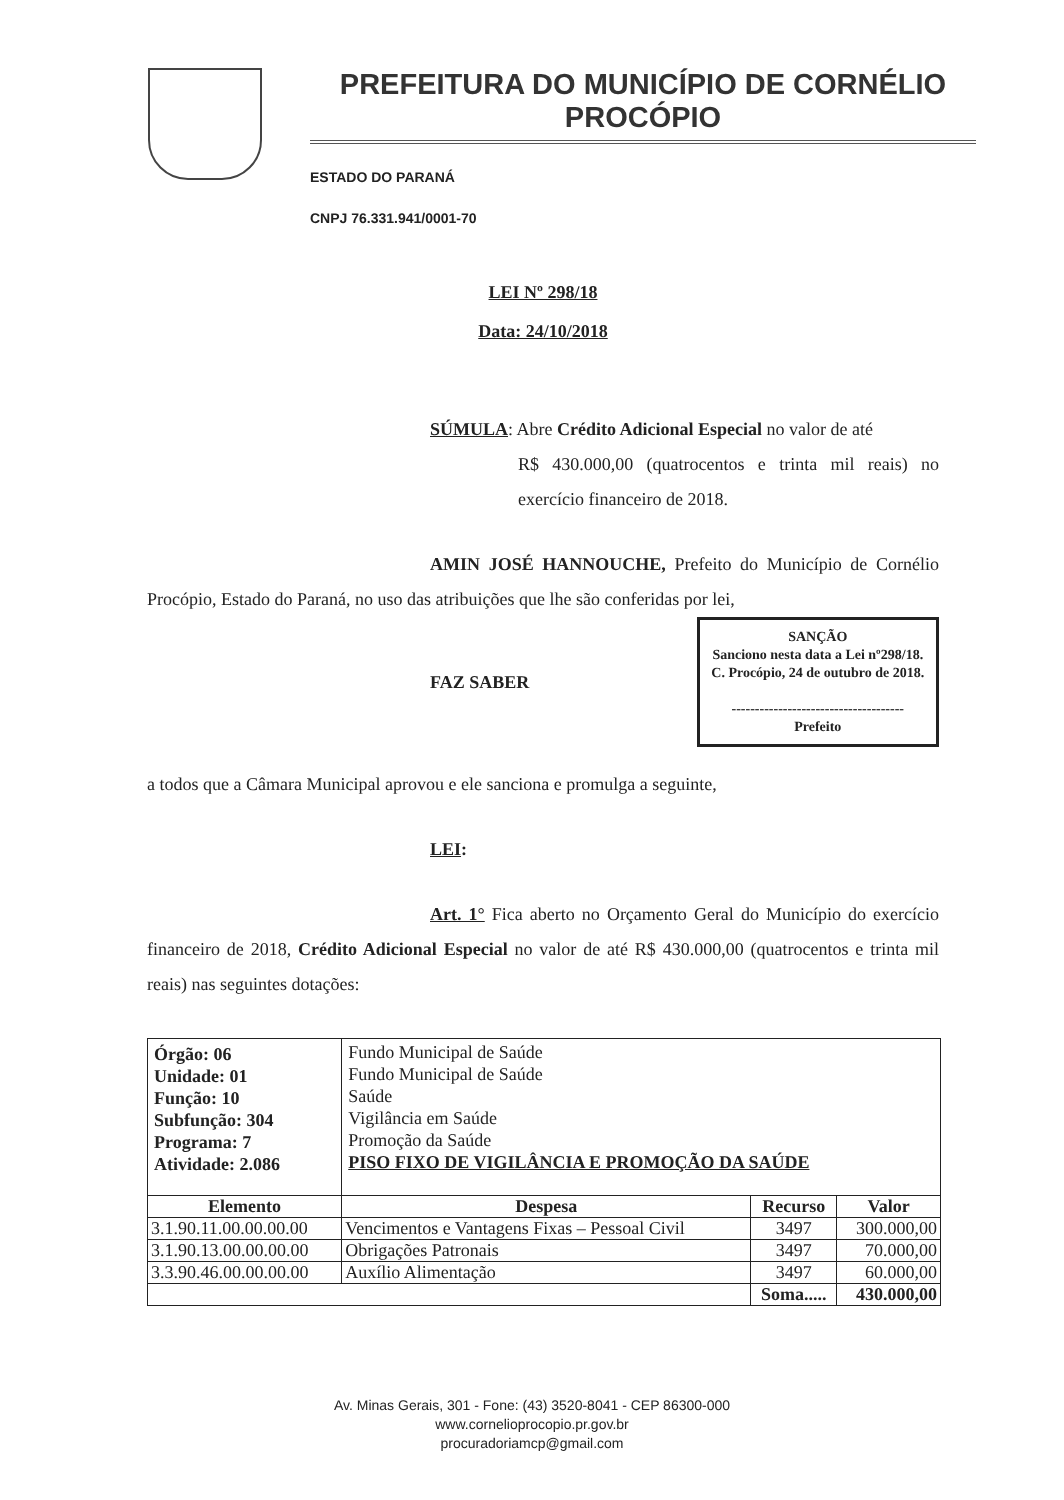PREFEITURA DO MUNICÍPIO DE CORNÉLIO PROCÓPIO
ESTADO DO PARANÁ
CNPJ 76.331.941/0001-70
LEI Nº 298/18
Data: 24/10/2018
SÚMULA: Abre Crédito Adicional Especial no valor de até
R$ 430.000,00 (quatrocentos e trinta mil reais) no exercício financeiro de 2018.
AMIN JOSÉ HANNOUCHE, Prefeito do Município de Cornélio Procópio, Estado do Paraná, no uso das atribuições que lhe são conferidas por lei,
FAZ SABER
SANÇÃO
Sanciono nesta data a Lei nº298/18.
C. Procópio, 24 de outubro de 2018.
-------------------------------------
Prefeito
a todos que a Câmara Municipal aprovou e ele sanciona e promulga a seguinte,
LEI:
Art. 1° Fica aberto no Orçamento Geral do Município do exercício financeiro de 2018, Crédito Adicional Especial no valor de até R$ 430.000,00 (quatrocentos e trinta mil reais) nas seguintes dotações:
| Órgão: 06 Unidade: 01 Função: 10 Subfunção: 304 Programa: 7 Atividade: 2.086 | Fundo Municipal de Saúde Fundo Municipal de Saúde Saúde Vigilância em Saúde Promoção da Saúde PISO FIXO DE VIGILÂNCIA E PROMOÇÃO DA SAÚDE | | |
| Elemento | Despesa | Recurso | Valor |
| 3.1.90.11.00.00.00.00 | Vencimentos e Vantagens Fixas – Pessoal Civil | 3497 | 300.000,00 |
| 3.1.90.13.00.00.00.00 | Obrigações Patronais | 3497 | 70.000,00 |
| 3.3.90.46.00.00.00.00 | Auxílio Alimentação | 3497 | 60.000,00 |
| | | Soma..... | 430.000,00 |
Av. Minas Gerais, 301 - Fone: (43) 3520-8041 - CEP 86300-000
www.cornelioprocopio.pr.gov.br
procuradoriamcp@gmail.com